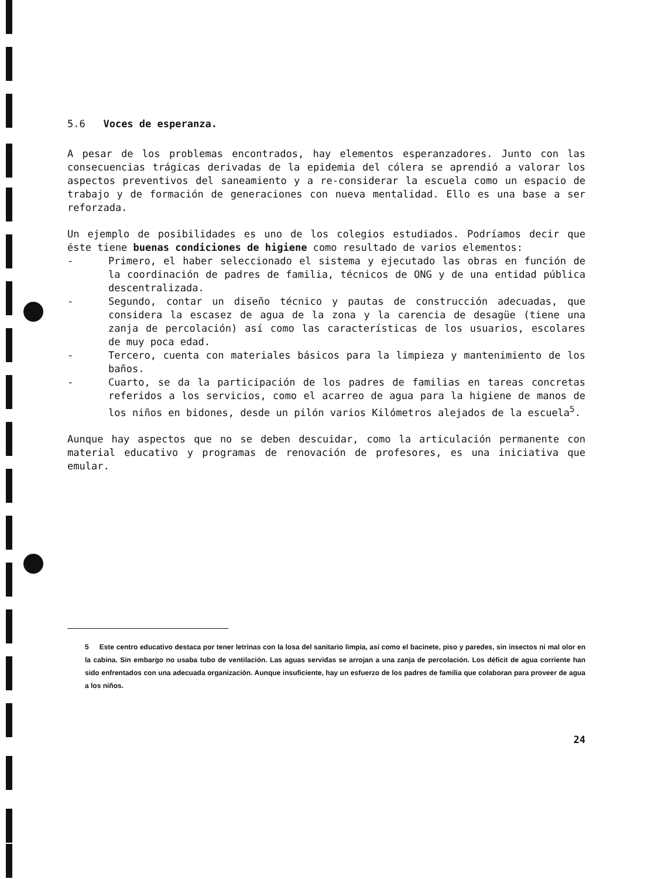5.6 Voces de esperanza.
A pesar de los problemas encontrados, hay elementos esperanzadores. Junto con las consecuencias trágicas derivadas de la epidemia del cólera se aprendió a valorar los aspectos preventivos del saneamiento y a re-considerar la escuela como un espacio de trabajo y de formación de generaciones con nueva mentalidad. Ello es una base a ser reforzada.
Un ejemplo de posibilidades es uno de los colegios estudiados. Podríamos decir que éste tiene buenas condiciones de higiene como resultado de varios elementos:
- Primero, el haber seleccionado el sistema y ejecutado las obras en función de la coordinación de padres de familia, técnicos de ONG y de una entidad pública descentralizada.
- Segundo, contar un diseño técnico y pautas de construcción adecuadas, que considera la escasez de agua de la zona y la carencia de desagüe (tiene una zanja de percolación) así como las características de los usuarios, escolares de muy poca edad.
- Tercero, cuenta con materiales básicos para la limpieza y mantenimiento de los baños.
- Cuarto, se da la participación de los padres de familias en tareas concretas referidos a los servicios, como el acarreo de agua para la higiene de manos de los niños en bidones, desde un pilón varios Kilómetros alejados de la escuela<sup>5</sup>.
Aunque hay aspectos que no se deben descuidar, como la articulación permanente con material educativo y programas de renovación de profesores, es una iniciativa que emular.
5 Este centro educativo destaca por tener letrinas con la losa del sanitario limpia, así como el bacinete, piso y paredes, sin insectos ni mal olor en la cabina. Sin embargo no usaba tubo de ventilación. Las aguas servidas se arrojan a una zanja de percolación. Los déficit de agua corriente han sido enfrentados con una adecuada organización. Aunque insuficiente, hay un esfuerzo de los padres de familia que colaboran para proveer de agua a los niños.
24